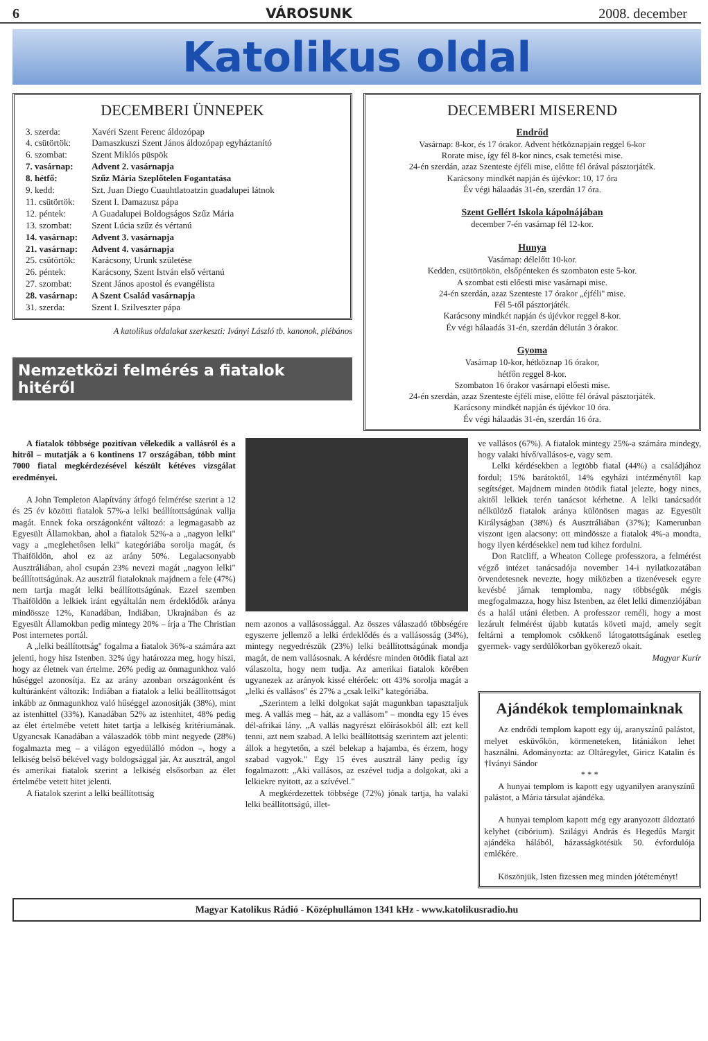6 VÁROSUNK 2008. december
Katolikus oldal
DECEMBERI ÜNNEPEK
| 3. szerda: | Xavéri Szent Ferenc áldozópap |
| 4. csütörtök: | Damaszkuszi Szent János áldozópap egyháztanító |
| 6. szombat: | Szent Miklós püspök |
| 7. vasárnap: | Advent 2. vasárnapja |
| 8. hétfő: | Szűz Mária Szeplőtelen Fogantatása |
| 9. kedd: | Szt. Juan Diego Cuauhtlatoatzin guadalupei látnok |
| 11. csütörtök: | Szent I. Damazusz pápa |
| 12. péntek: | A Guadalupei Boldogságos Szűz Mária |
| 13. szombat: | Szent Lúcia szűz és vértanú |
| 14. vasárnap: | Advent 3. vasárnapja |
| 21. vasárnap: | Advent 4. vasárnapja |
| 25. csütörtök: | Karácsony, Urunk születése |
| 26. péntek: | Karácsony, Szent István első vértanú |
| 27. szombat: | Szent János apostol és evangélista |
| 28. vasárnap: | A Szent Család vasárnapja |
| 31. szerda: | Szent I. Szilveszter pápa |
A katolikus oldalakat szerkeszti: Iványi László tb. kanonok, plébános
Nemzetközi felmérés a fiatalok hitéről
DECEMBERI MISEREND
Endrőd
Vasárnap: 8-kor, és 17 órakor. Advent hétköznapjain reggel 6-kor
Rorate mise, így fél 8-kor nincs, csak temetési mise.
24-én szerdán, azaz Szenteste éjféli mise, előtte fél órával pásztorjáték.
Karácsony mindkét napján és újévkor: 10, 17 óra
Év végi hálaadás 31-én, szerdán 17 óra.
Szent Gellért Iskola kápolnájában
december 7-én vasárnap fél 12-kor.
Hunya
Vasárnap: délelőtt 10-kor.
Kedden, csütörtökön, elsőpénteken és szombaton este 5-kor.
A szombat esti előesti mise vasárnapi mise.
24-én szerdán, azaz Szenteste 17 órakor „éjféli" mise.
Fél 5-től pásztorjáték.
Karácsony mindkét napján és újévkor reggel 8-kor.
Év végi hálaadás 31-én, szerdán délután 3 órakor.
Gyoma
Vasárnap 10-kor, hétköznap 16 órakor,
hétfőn reggel 8-kor.
Szombaton 16 órakor vasárnapi előesti mise.
24-én szerdán, azaz Szenteste éjféli mise, előtte fél órával pásztorjáték.
Karácsony mindkét napján és újévkor 10 óra.
Év végi hálaadás 31-én, szerdán 16 óra.
A fiatalok többsége pozitívan vélekedik a vallásról és a hitről – mutatják a 6 kontinens 17 országában, több mint 7000 fiatal megkérdezésével készült kétéves vizsgálat eredményei.
A John Templeton Alapítvány átfogó felmérése szerint a 12 és 25 év közötti fiatalok 57%-a lelki beállítottságúnak vallja magát. Ennek foka országonként változó: a legmagasabb az Egyesült Államokban, ahol a fiatalok 52%-a a „nagyon lelki" vagy a „meglehetősen lelki" kategóriába sorolja magát, és Thaiföldön, ahol ez az arány 50%. Legalacsonyabb Ausztráliában, ahol csupán 23% nevezi magát „nagyon lelki" beállítottságúnak. Az ausztrál fiataloknak majdnem a fele (47%) nem tartja magát lelki beállítottságúnak. Ezzel szemben Thaiföldön a lelkiek iránt egyáltalán nem érdeklődők aránya mindössze 12%, Kanadában, Indiában, Ukrajnában és az Egyesült Államokban pedig mintegy 20% – írja a The Christian Post internetes portál.
A „lelki beállítottság" fogalma a fiatalok 36%-a számára azt jelenti, hogy hisz Istenben. 32% úgy határozza meg, hogy hiszi, hogy az életnek van értelme. 26% pedig az önmagunkhoz való hűséggel azonosítja. Ez az arány azonban országonként és kultúránként változik: Indiában a fiatalok a lelki beállítottságot inkább az önmagunkhoz való hűséggel azonosítják (38%), mint az istenhittel (33%). Kanadában 52% az istenhitet, 48% pedig az élet értelmébe vetett hitet tartja a lelkiség kritériumának. Ugyancsak Kanadában a válaszadók több mint negyede (28%) fogalmazta meg – a világon egyedülálló módon –, hogy a lelkiség belső békével vagy boldogsággal jár. Az ausztrál, angol és amerikai fiatalok szerint a lelkiség elsősorban az élet értelmébe vetett hitet jelenti.
A fiatalok szerint a lelki beállítottság
nem azonos a vallásossággal. Az összes válaszadó többségére egyszerre jellemző a lelki érdeklődés és a vallásosság (34%), mintegy negyedrészük (23%) lelki beállítottságúnak mondja magát, de nem vallásosnak. A kérdésre minden ötödik fiatal azt válaszolta, hogy nem tudja. Az amerikai fiatalok körében ugyanezek az arányok kissé eltérőek: ott 43% sorolja magát a „lelki és vallásos" és 27% a „csak lelki" kategóriába.
„Szerintem a lelki dolgokat saját magunkban tapasztaljuk meg. A vallás meg – hát, az a vallásom" – mondta egy 15 éves dél-afrikai lány. „A vallás nagyrészt előírásokból áll: ezt kell tenni, azt nem szabad. A lelki beállítottság szerintem azt jelenti: állok a hegytetőn, a szél belekap a hajamba, és érzem, hogy szabad vagyok." Egy 15 éves ausztrál lány pedig így fogalmazott: „Aki vallásos, az eszével tudja a dolgokat, aki a lelkiekre nyitott, az a szívével."
A megkérdezettek többsége (72%) jónak tartja, ha valaki lelki beállítottságú, illet-
ve vallásos (67%). A fiatalok mintegy 25%-a számára mindegy, hogy valaki hívő/vallásos-e, vagy sem.
Lelki kérdésekben a legtöbb fiatal (44%) a családjához fordul; 15% barátoktól, 14% egyházi intézménytől kap segítséget. Majdnem minden ötödik fiatal jelezte, hogy nincs, akitől lelkiek terén tanácsot kérhetne. A lelki tanácsadót nélkülöző fiatalok aránya különösen magas az Egyesült Királyságban (38%) és Ausztráliában (37%); Kamerunban viszont igen alacsony: ott mindössze a fiatalok 4%-a mondta, hogy ilyen kérdésekkel nem tud kihez fordulni.
Don Ratcliff, a Wheaton College professzora, a felmérést végző intézet tanácsadója november 14-i nyilatkozatában örvendetesnek nevezte, hogy miközben a tizenévesek egyre kevésbé járnak templomba, nagy többségük mégis megfogalmazza, hogy hisz Istenben, az élet lelki dimenziójában és a halál utáni életben. A professzor reméli, hogy a most lezárult felmérést újabb kutatás követi majd, amely segít feltárni a templomok csökkenő látogatottságának esetleg gyermek- vagy serdülőkorban gyökerező okait.
Magyar Kurír
Ajándékok templomainknak
Az endrődi templom kapott egy új, aranyszínű palástot, melyet esküvőkön, körmeneteken, litániákon lehet használni. Adományozta: az Oltáregylet, Giricz Katalin és †Iványi Sándor
* * *
A hunyai templom is kapott egy ugyanilyen aranyszínű palástot, a Mária társulat ajándéka.
A hunyai templom kapott még egy aranyozott áldoztató kelyhet (cibórium). Szilágyi András és Hegedűs Margit ajándéka hálából, házasságkötésük 50. évfordulója emlékére.
Köszönjük, Isten fizessen meg minden jótéteményt!
Magyar Katolikus Rádió - Középhullámon 1341 kHz - www.katolikusradio.hu